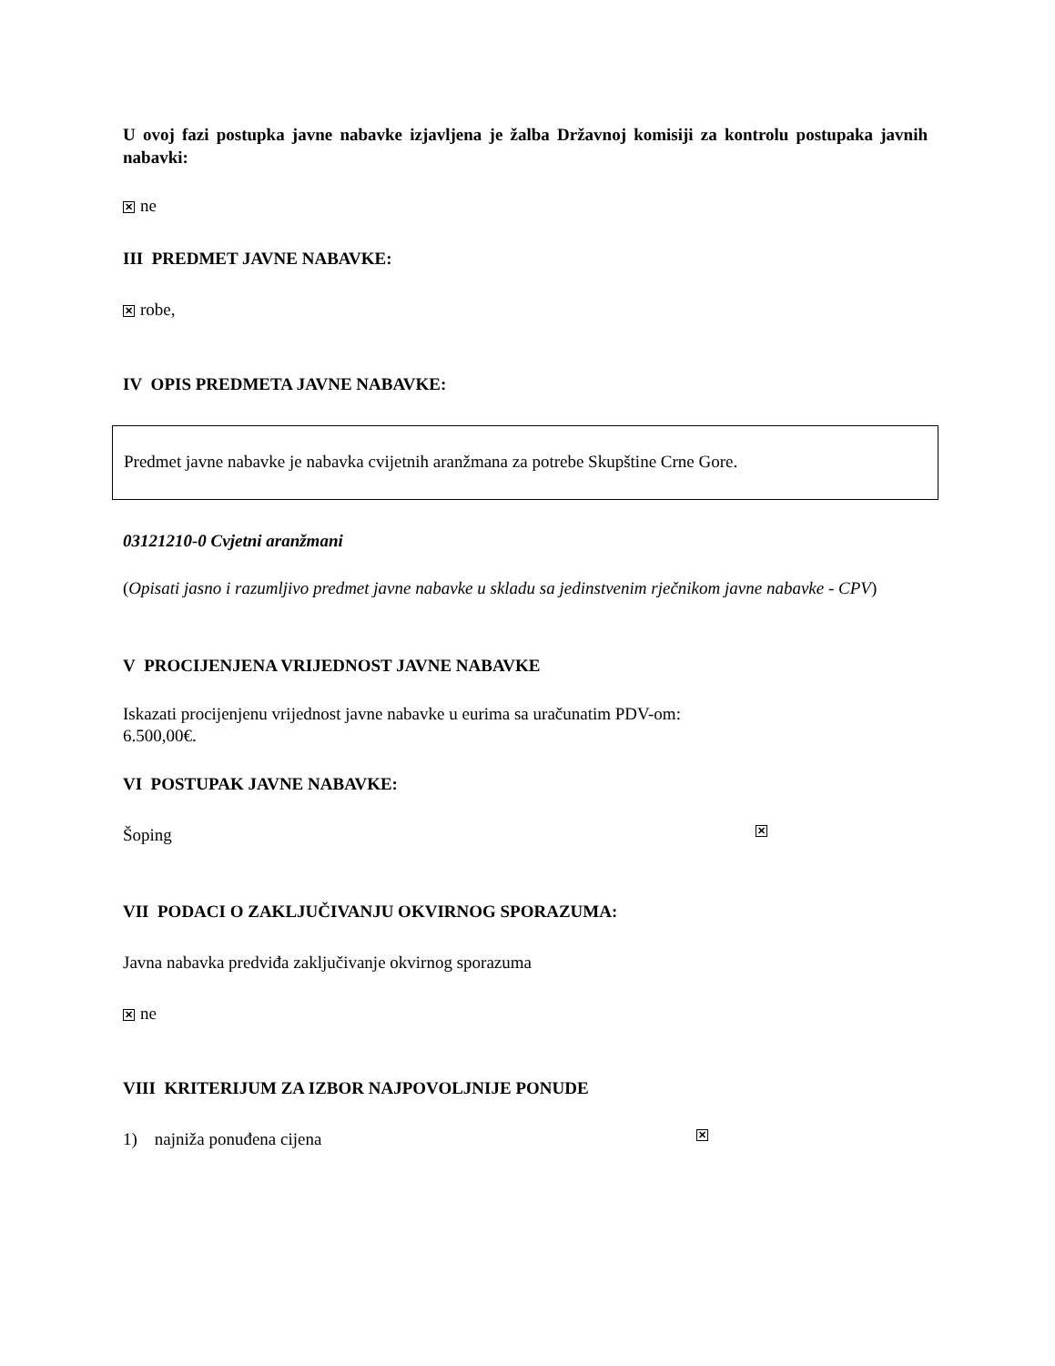U ovoj fazi postupka javne nabavke izjavljena je žalba Državnoj komisiji za kontrolu postupaka javnih nabavki:
✕ ne
III PREDMET JAVNE NABAVKE:
✕ robe,
IV OPIS PREDMETA JAVNE NABAVKE:
Predmet javne nabavke je nabavka cvijetnih aranžmana za potrebe Skupštine Crne Gore.
03121210-0 Cvjetni aranžmani
(Opisati jasno i razumljivo predmet javne nabavke u skladu sa jedinstvenim rječnikom javne nabavke - CPV)
V PROCIJENJENA VRIJEDNOST JAVNE NABAVKE
Iskazati procijenjenu vrijednost javne nabavke u eurima sa uračunatim PDV-om:
6.500,00€.
VI POSTUPAK JAVNE NABAVKE:
Šoping ✕
VII PODACI O ZAKLJUČIVANJU OKVIRNOG SPORAZUMA:
Javna nabavka predviđa zaključivanje okvirnog sporazuma
✕ ne
VIII KRITERIJUM ZA IZBOR NAJPOVOLJNIJE PONUDE
1) najniža ponuđena cijena ✕